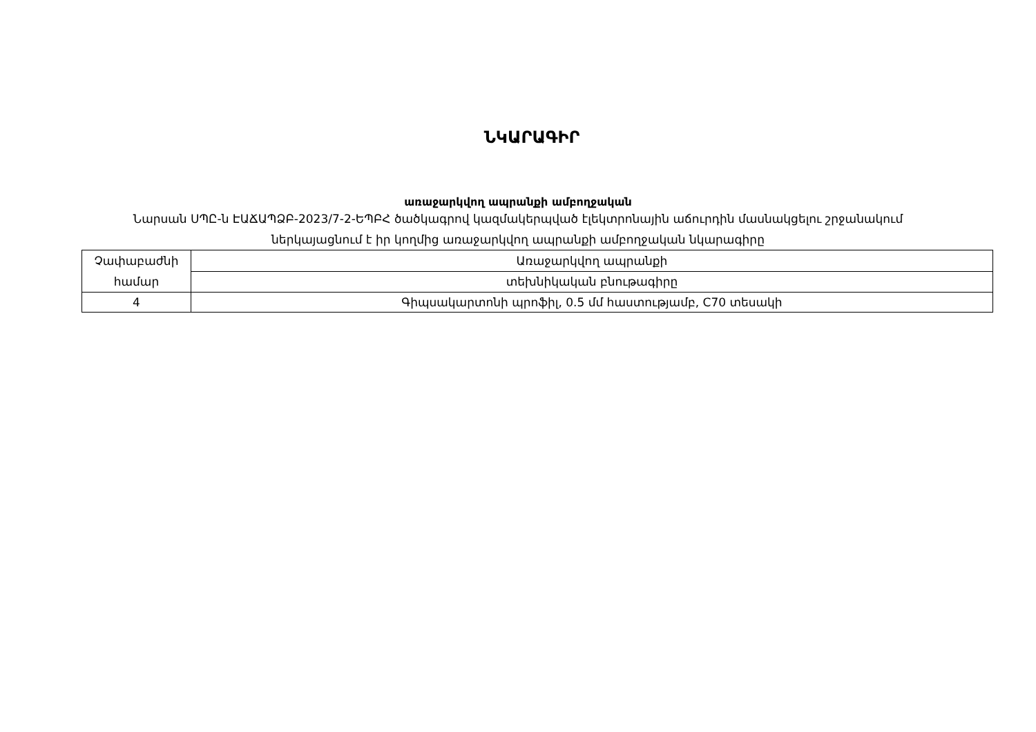ՆԿԱՐԱԳԻՐ
առաջարկվող ապրանքի ամբողջական
Նարսան ՍՊԸ-ն ԷԱՃԱՊՁԲ-2023/7-2-ԵՊԲՀ ծածկագրով կազմակերպված էլեկտրոնային աճուրդին մասնակցելու շրջանակում
ներկայացնում է իր կողմից առաջարկվող ապրանքի ամբողջական նկարագիրը
| Չափաբաժնի համար | Առաջարկվող ապրանքի |
| | տեխնիկական բնութագիրը |
| 4 | Գիպսակարտոնի պրոֆիլ, 0.5 մմ հաստությամբ, C70 տեսակի |